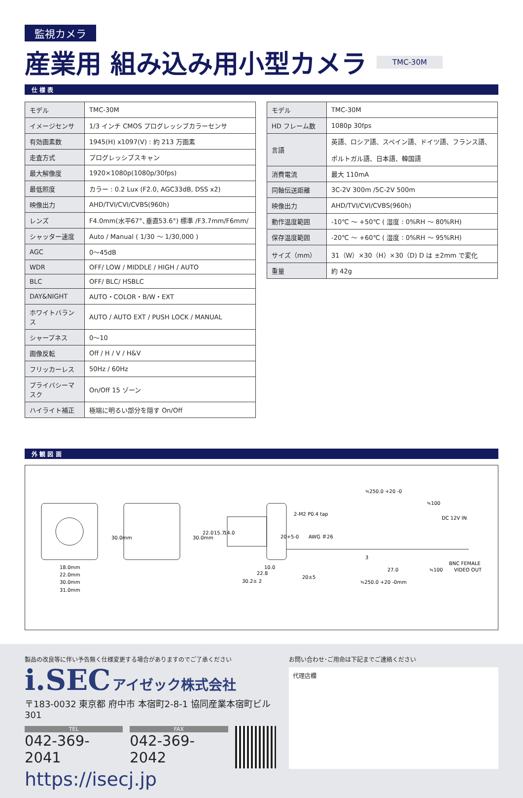監視カメラ
産業用 組み込み用小型カメラ TMC-30M
仕 様 表
| モデル | TMC-30M |
| イメージセンサ | 1/3 インチ CMOS プログレッシブカラーセンサ |
| 有効画素数 | 1945(H) x1097(V) : 約 213 万画素 |
| 走査方式 | プログレッシブスキャン |
| 最大解像度 | 1920×1080p(1080p/30fps) |
| 最低照度 | カラー : 0.2 Lux (F2.0, AGC33dB, DSS x2) |
| 映像出力 | AHD/TVI/CVI/CVBS(960h) |
| レンズ | F4.0mm(水平67°､垂直53.6°) 標準 /F3.7mm/F6mm/ |
| シャッター速度 | Auto / Manual ( 1/30 ～ 1/30,000 ) |
| AGC | 0～45dB |
| WDR | OFF/ LOW / MIDDLE / HIGH / AUTO |
| BLC | OFF/ BLC/ HSBLC |
| DAY&NIGHT | AUTO・COLOR・B/W・EXT |
| ホワイトバランス | AUTO / AUTO EXT / PUSH LOCK / MANUAL |
| シャープネス | 0～10 |
| 画像反転 | Off / H / V / H&V |
| フリッカーレス | 50Hz / 60Hz |
| プライバシーマスク | On/Off 15 ゾーン |
| ハイライト補正 | 極端に明るい部分を隠す On/Off |
| モデル | TMC-30M |
| HD フレーム数 | 1080p 30fps |
| 言語 | 英語、ロシア語、スペイン語、ドイツ語、フランス語、 ポルトガル語、日本語、韓国語 |
| 消費電流 | 最大 110mA |
| 同軸伝送距離 | 3C-2V 300m /5C-2V 500m |
| 映像出力 | AHD/TVI/CVI/CVBS(960h) |
| 動作温度範囲 | -10℃ ～ +50℃ ( 湿度 : 0%RH ～ 80%RH) |
| 保存温度範囲 | -20℃ ～ +60℃ ( 湿度 : 0%RH ～ 95%RH) |
| サイズ（mm） | 31（W）×30（H）×30（D) D は ±2mm で変化 |
| 重量 | 約 42g |
外 観 図 面
18.0mm
22.0mm
30.0mm
31.0mm
30.0mm
30.0mm
22.0
15.7
14.0
≒250.0 +20 -0
≒100
2-M2 P0.4 tap
DC 12V IN
20+5-0
AWG ＃26
20±5
3
10.0
22.8
30.2± 2
27.0
≒100
BNC FEMALE
VIDEO OUT
≒250.0 +20 -0mm
製品の改良等に伴い予告無く仕様変更する場合がありますのでご了承ください
i.SEC アイゼック株式会社
〒183-0032 東京都 府中市 本宿町2-8-1 協同産業本宿町ビル301
TEL
042-369-2041
FAX
042-369-2042
https://isecj.jp
お問い合わせ･ご用命は下記までご連絡ください
代理店欄